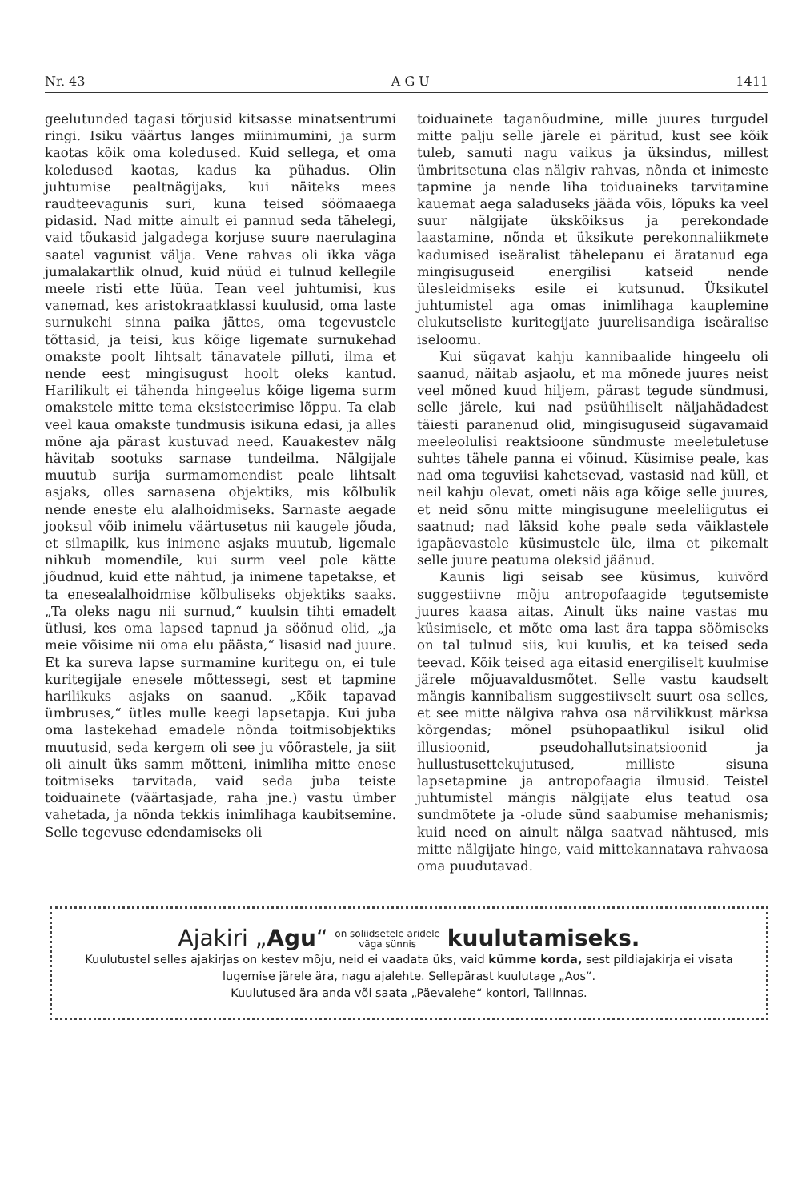Nr. 43 A G U 1411
geelutunded tagasi tõrjusid kitsasse minatsentrumi ringi. Isiku väärtus langes miinimumini, ja surm kaotas kõik oma koledused. Kuid sellega, et oma koledused kaotas, kadus ka pühadus. Olin juhtumise pealtnägijaks, kui näiteks mees raudteevagunis suri, kuna teised söömaaega pidasid. Nad mitte ainult ei pannud seda tähelegi, vaid tõukasid jalgadega korjuse suure naerulagina saatel vagunist välja. Vene rahvas oli ikka väga jumalakartlik olnud, kuid nüüd ei tulnud kellegile meele risti ette lüüa. Tean veel juhtumisi, kus vanemad, kes aristokraatklassi kuulusid, oma laste surnukehi sinna paika jättes, oma tegevustele tõttasid, ja teisi, kus kõige ligemate surnukehad omakste poolt lihtsalt tänavatele pilluti, ilma et nende eest mingisugust hoolt oleks kantud. Harilikult ei tähenda hingeelus kõige ligema surm omakstele mitte tema eksisteerimise lõppu. Ta elab veel kaua omakste tundmusis isikuna edasi, ja alles mõne aja pärast kustuvad need. Kauakestev nälg hävitab sootuks sarnase tundeilma. Nälgijale muutub surija surmamomendist peale lihtsalt asjaks, olles sarnasena objektiks, mis kõlbulik nende eneste elu alalhoidmiseks. Sarnaste aegade jooksul võib inimelu väärtusetus nii kaugele jõuda, et silmapilk, kus inimene asjaks muutub, ligemale nihkub momendile, kui surm veel pole kätte jõudnud, kuid ette nähtud, ja inimene tapetakse, et ta enesealalhoidmise kõlbuliseks objektiks saaks. „Ta oleks nagu nii surnud,“ kuulsin tihti emadelt ütlusi, kes oma lapsed tapnud ja söönud olid, „ja meie võisime nii oma elu päästa,“ lisasid nad juure. Et ka sureva lapse surmamine kuritegu on, ei tule kuritegijale enesele mõttessegi, sest et tapmine harilikuks asjaks on saanud. „Kõik tapavad ümbruses,“ ütles mulle keegi lapsetapja. Kui juba oma lastekehad emadele nõnda toitmisobjektiks muutusid, seda kergem oli see ju võõrastele, ja siit oli ainult üks samm mõtteni, inimliha mitte enese toitmiseks tarvitada, vaid seda juba teiste toiduainete (väärtasjade, raha jne.) vastu ümber vahetada, ja nõnda tekkis inimlihaga kaubitsemine. Selle tegevuse edendamiseks oli
toiduainete taganõudmine, mille juures turgudel mitte palju selle järele ei päritud, kust see kõik tuleb, samuti nagu vaikus ja üksindus, millest ümbritsetuna elas nälgiv rahvas, nõnda et inimeste tapmine ja nende liha toiduaineks tarvitamine kauemat aega saladuseks jääda võis, lõpuks ka veel suur nälgijate ükskõiksus ja perekondade laastamine, nõnda et üksikute perekonnaliikmete kadumised iseäralist tähelepanu ei äratanud ega mingisuguseid energilisi katseid nende ülesleidmiseks esile ei kutsunud. Üksikutel juhtumistel aga omas inimlihaga kauplemine elukutseliste kuritegijate juurelisandiga iseäralise iseloomu.
Kui sügavat kahju kannibaalide hingeelu oli saanud, näitab asjaolu, et ma mõnede juures neist veel mõned kuud hiljem, pärast tegude sündmusi, selle järele, kui nad psüühiliselt näljahädadest täiesti paranenud olid, mingisuguseid sügavamaid meeleolulisi reaktsioone sündmuste meeletuletuse suhtes tähele panna ei võinud. Küsimise peale, kas nad oma teguviisi kahetsevad, vastasid nad küll, et neil kahju olevat, ometi näis aga kõige selle juures, et neid sõnu mitte mingisugune meeleliigutus ei saatnud; nad läksid kohe peale seda väiklastele igapäevastele küsimustele üle, ilma et pikemalt selle juure peatuma oleksid jäänud.
Kaunis ligi seisab see küsimus, kuivõrd suggestiivne mõju antropofaagide tegutsemiste juures kaasa aitas. Ainult üks naine vastas mu küsimisele, et mõte oma last ära tappa söömiseks on tal tulnud siis, kui kuulis, et ka teised seda teevad. Kõik teised aga eitasid energiliselt kuulmise järele mõjuavaldusmõtet. Selle vastu kaudselt mängis kannibalism suggestiivselt suurt osa selles, et see mitte nälgiva rahva osa närvilikkust märksa kõrgendas; mõnel psühopaatlikul isikul olid illusioonid, pseudohallutsinatsioonid ja hullustusettekujutused, milliste sisuna lapsetapmine ja antropofaagia ilmusid. Teistel juhtumistel mängis nälgijate elus teatud osa sundmõtete ja -olude sünd saabumise mehanismis; kuid need on ainult nälga saatvad nähtused, mis mitte nälgijate hinge, vaid mittekannatava rahvaosa oma puudutavad.
Ajakiri „Agu“ on soliidsetele äridele
väga sünnis kuulutamiseks.
Kuulutustel selles ajakirjas on kestev mõju, neid ei vaadata üks, vaid kümme korda, sest pildiajakirja ei visata lugemise järele ära, nagu ajalehte. Sellepärast kuulutage „Aos“.
Kuulutused ära anda või saata „Päevalehe“ kontori, Tallinnas.